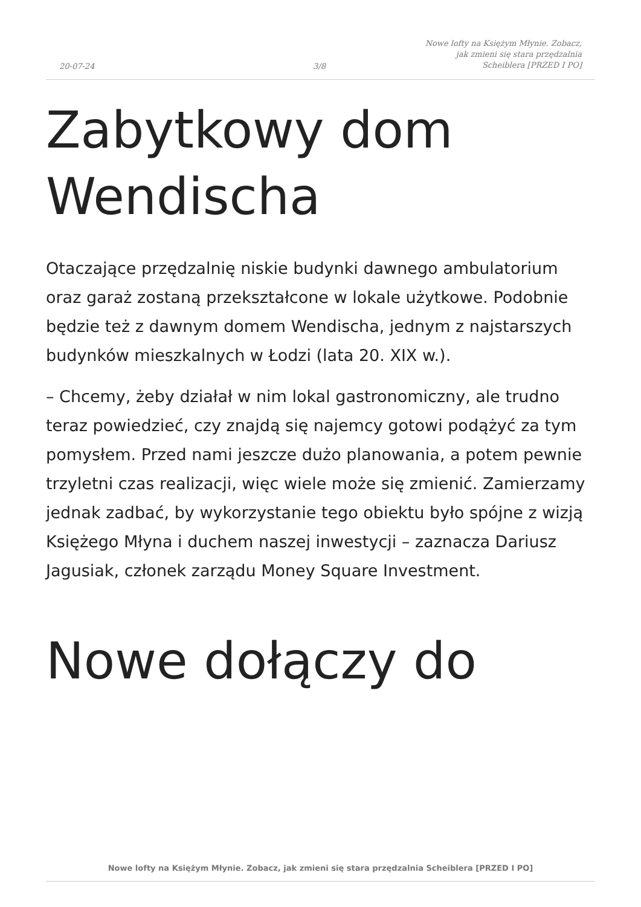20-07-24
3/8
Nowe lofty na Księżym Młynie. Zobacz, jak zmieni się stara przędzalnia Scheiblera [PRZED I PO]
Zabytkowy dom Wendischa
Otaczające przędzalnię niskie budynki dawnego ambulatorium oraz garaż zostaną przekształcone w lokale użytkowe. Podobnie będzie też z dawnym domem Wendischa, jednym z najstarszych budynków mieszkalnych w Łodzi (lata 20. XIX w.).
– Chcemy, żeby działał w nim lokal gastronomiczny, ale trudno teraz powiedzieć, czy znajdą się najemcy gotowi podążyć za tym pomysłem. Przed nami jeszcze dużo planowania, a potem pewnie trzyletni czas realizacji, więc wiele może się zmienić. Zamierzamy jednak zadbać, by wykorzystanie tego obiektu było spójne z wizją Księżego Młyna i duchem naszej inwestycji – zaznacza Dariusz Jagusiak, członek zarządu Money Square Investment.
Nowe dołączy do
Nowe lofty na Księżym Młynie. Zobacz, jak zmieni się stara przędzalnia Scheiblera [PRZED I PO]